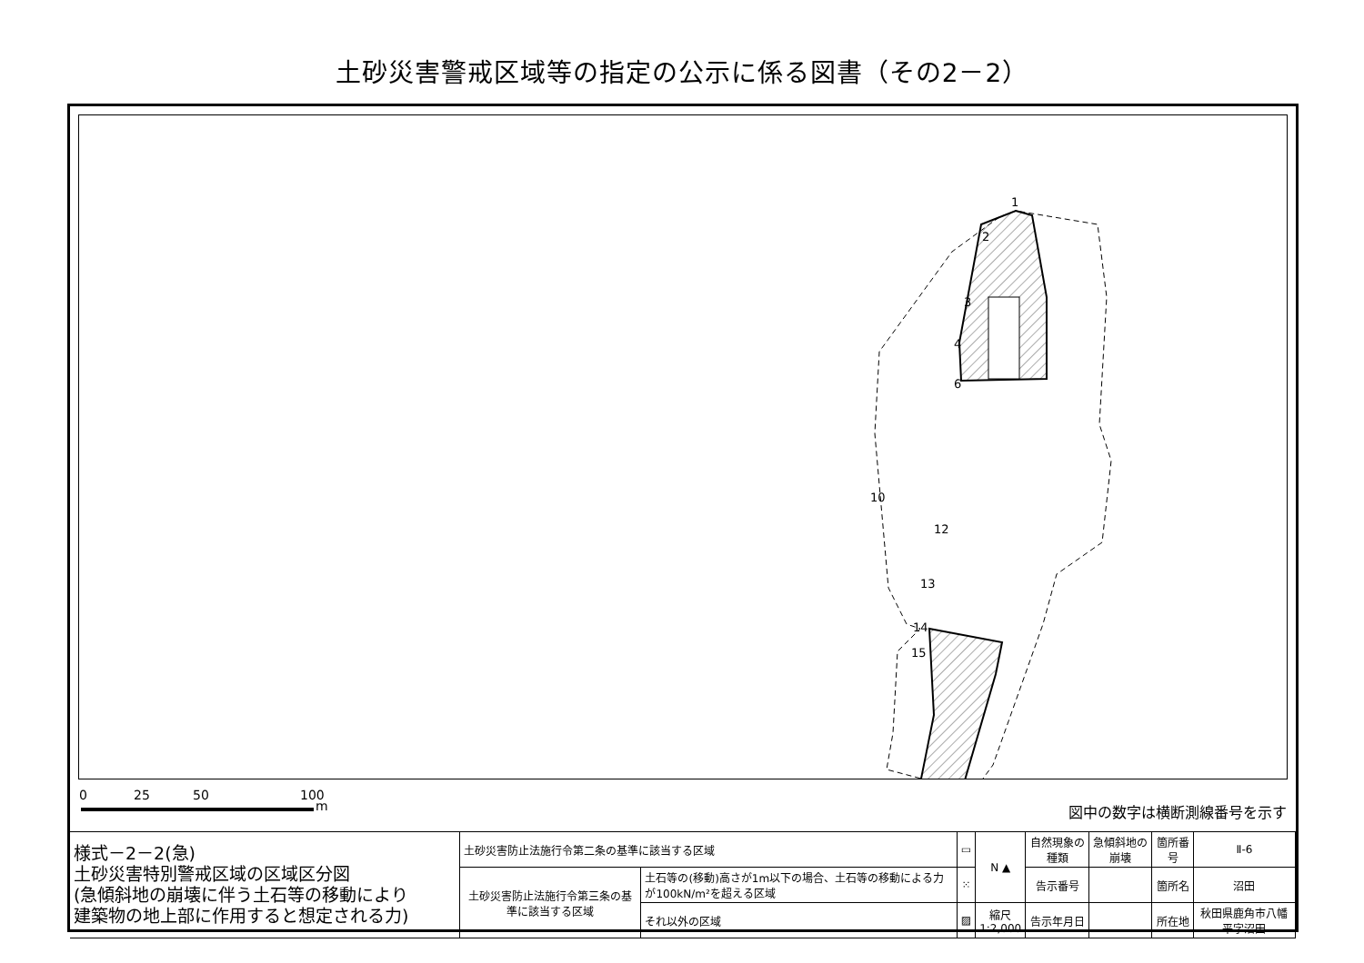土砂災害警戒区域等の指定の公示に係る図書（その2－2）
1
2
3
4
6
10
12
13
14
15
0 25 50 100
m 図中の数字は横断測線番号を示す
| 様式－2－2(急) 土砂災害特別警戒区域の区域区分図 (急傾斜地の崩壊に伴う土石等の移動により 建築物の地上部に作用すると想定される力) | 土砂災害防止法施行令第二条の基準に該当する区域 | | ▭ | N ▲ | 自然現象の種類 | 急傾斜地の崩壊 | 箇所番号 | Ⅱ-6 |
| | 土砂災害防止法施行令第三条の基準に該当する区域 | 土石等の(移動)高さが1m以下の場合、土石等の移動による力が100kN/m²を超える区域 | ⁙ | | 告示番号 | | 箇所名 | 沼田 |
| | | それ以外の区域 | ▨ | 縮尺 1:2,000 | 告示年月日 | | 所在地 | 秋田県鹿角市八幡平字沼田 |